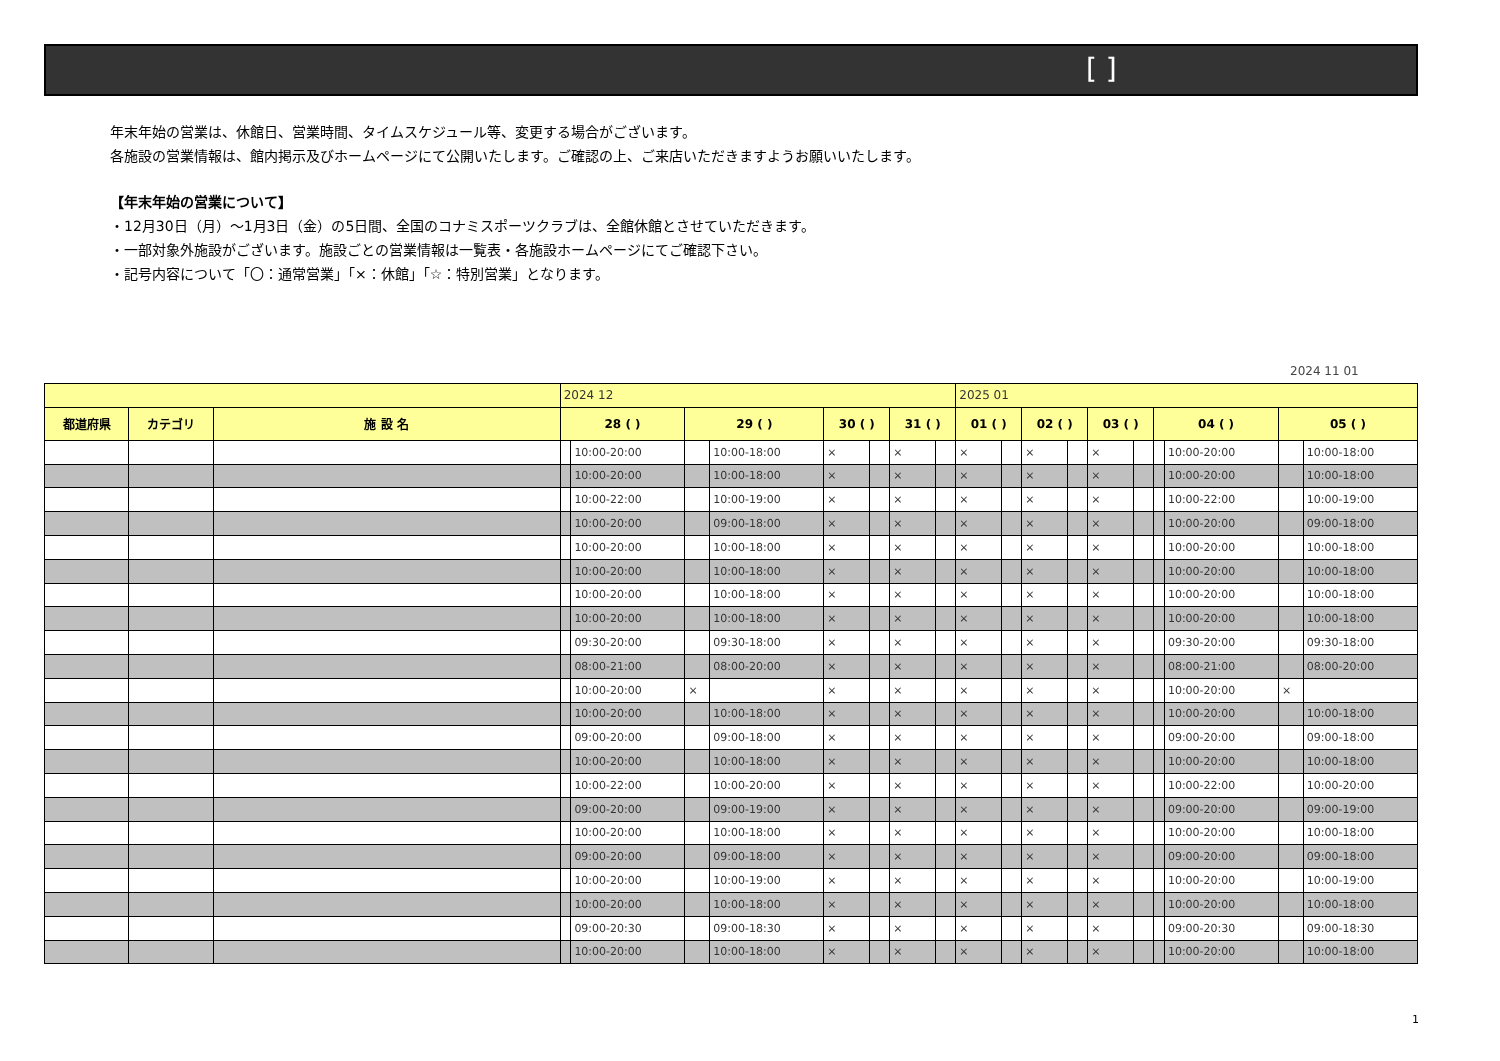[ ]
年末年始の営業は、休館日、営業時間、タイムスケジュール等、変更する場合がございます。
各施設の営業情報は、館内掲示及びホームページにて公開いたします。ご確認の上、ご来店いただきますようお願いいたします。
【年末年始の営業について】
・12月30日（月）～1月3日（金）の5日間、全国のコナミスポーツクラブは、全館休館とさせていただきます。
・一部対象外施設がございます。施設ごとの営業情報は一覧表・各施設ホームページにてご確認下さい。
・記号内容について「〇：通常営業」「×：休館」「☆：特別営業」となります。
2024 11 01
| | | | 2024 12 | | | | | | | | 2025 01 | | | | | | | | | |
| --- | --- | --- | --- | --- | --- | --- | --- | --- | --- | --- | --- | --- | --- | --- | --- | --- | --- | --- | --- | --- |
| 都道府県 | カテゴリ | 施 設 名 | 28 ( ) | | 29 ( ) | | 30 ( ) | | 31 ( ) | | 01 ( ) | | 02 ( ) | | 03 ( ) | | 04 ( ) | | 05 ( ) | |
| | | | | 10:00-20:00 | | 10:00-18:00 | × | | × | | × | | × | | × | | | 10:00-20:00 | | 10:00-18:00 |
| | | | | 10:00-20:00 | | 10:00-18:00 | × | | × | | × | | × | | × | | | 10:00-20:00 | | 10:00-18:00 |
| | | | | 10:00-22:00 | | 10:00-19:00 | × | | × | | × | | × | | × | | | 10:00-22:00 | | 10:00-19:00 |
| | | | | 10:00-20:00 | | 09:00-18:00 | × | | × | | × | | × | | × | | | 10:00-20:00 | | 09:00-18:00 |
| | | | | 10:00-20:00 | | 10:00-18:00 | × | | × | | × | | × | | × | | | 10:00-20:00 | | 10:00-18:00 |
| | | | | 10:00-20:00 | | 10:00-18:00 | × | | × | | × | | × | | × | | | 10:00-20:00 | | 10:00-18:00 |
| | | | | 10:00-20:00 | | 10:00-18:00 | × | | × | | × | | × | | × | | | 10:00-20:00 | | 10:00-18:00 |
| | | | | 10:00-20:00 | | 10:00-18:00 | × | | × | | × | | × | | × | | | 10:00-20:00 | | 10:00-18:00 |
| | | | | 09:30-20:00 | | 09:30-18:00 | × | | × | | × | | × | | × | | | 09:30-20:00 | | 09:30-18:00 |
| | | | | 08:00-21:00 | | 08:00-20:00 | × | | × | | × | | × | | × | | | 08:00-21:00 | | 08:00-20:00 |
| | | | | 10:00-20:00 | × | | × | | × | | × | | × | | × | | | 10:00-20:00 | × | |
| | | | | 10:00-20:00 | | 10:00-18:00 | × | | × | | × | | × | | × | | | 10:00-20:00 | | 10:00-18:00 |
| | | | | 09:00-20:00 | | 09:00-18:00 | × | | × | | × | | × | | × | | | 09:00-20:00 | | 09:00-18:00 |
| | | | | 10:00-20:00 | | 10:00-18:00 | × | | × | | × | | × | | × | | | 10:00-20:00 | | 10:00-18:00 |
| | | | | 10:00-22:00 | | 10:00-20:00 | × | | × | | × | | × | | × | | | 10:00-22:00 | | 10:00-20:00 |
| | | | | 09:00-20:00 | | 09:00-19:00 | × | | × | | × | | × | | × | | | 09:00-20:00 | | 09:00-19:00 |
| | | | | 10:00-20:00 | | 10:00-18:00 | × | | × | | × | | × | | × | | | 10:00-20:00 | | 10:00-18:00 |
| | | | | 09:00-20:00 | | 09:00-18:00 | × | | × | | × | | × | | × | | | 09:00-20:00 | | 09:00-18:00 |
| | | | | 10:00-20:00 | | 10:00-19:00 | × | | × | | × | | × | | × | | | 10:00-20:00 | | 10:00-19:00 |
| | | | | 10:00-20:00 | | 10:00-18:00 | × | | × | | × | | × | | × | | | 10:00-20:00 | | 10:00-18:00 |
| | | | | 09:00-20:30 | | 09:00-18:30 | × | | × | | × | | × | | × | | | 09:00-20:30 | | 09:00-18:30 |
| | | | | 10:00-20:00 | | 10:00-18:00 | × | | × | | × | | × | | × | | | 10:00-20:00 | | 10:00-18:00 |
1